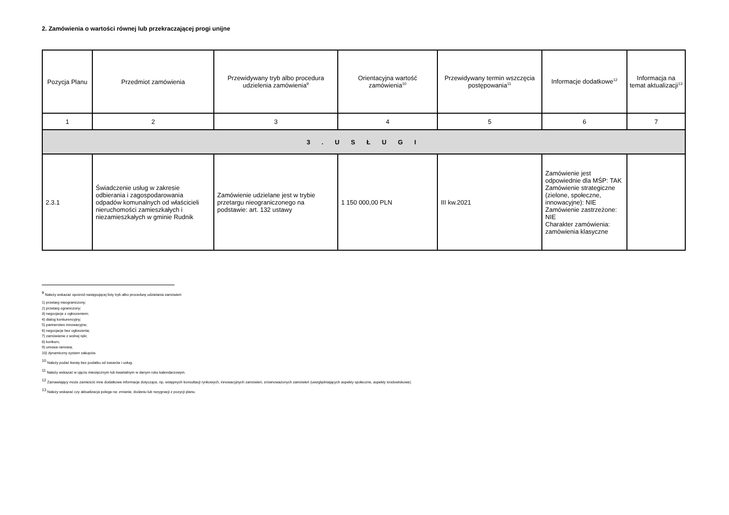2. Zamówienia o wartości równej lub przekraczającej progi unijne
| Pozycja Planu | Przedmiot zamówienia | Przewidywany tryb albo procedura udzielenia zamówienia<sup>9</sup> | Orientacyjna wartość zamówienia<sup>10</sup> | Przewidywany termin wszczęcia postępowania<sup>11</sup> | Informacje dodatkowe<sup>12</sup> | Informacja na temat aktualizacji<sup>13</sup> |
| --- | --- | --- | --- | --- | --- | --- |
| 1 | 2 | 3 | 4 | 5 | 6 | 7 |
| 3 . U S Ł U G I | | | | | | |
| 2.3.1 | Świadczenie usług w zakresie odbierania i zagospodarowania odpadów komunalnych od właścicieli nieruchomości zamieszkałych i niezamieszkałych w gminie Rudnik | Zamówienie udzielane jest w trybie przetargu nieograniczonego na podstawie: art. 132 ustawy | 1 150 000,00 PLN | III kw.2021 | Zamówienie jest odpowiednie dla MŚP: TAK Zamówienie strategiczne (zielone, społeczne, innowacyjne): NIE Zamówienie zastrzeżone: NIE Charakter zamówienia: zamówienia klasyczne | |
<sup>9</sup> Należy wskazać spośród następującej listy tryb albo procedurę udzielania zamówień:
1) przetarg nieograniczony;
2) przetarg ograniczony;
3) negocjacje z ogłoszeniem;
4) dialog konkurencyjny;
5) partnerstwo innowacyjne;
6) negocjacje bez ogłoszenia;
7) zamówienie z wolnej ręki;
8) konkurs;
9) umowa ramowa;
10) dynamiczny system zakupów.
<sup>10</sup> Należy podać kwotę bez podatku od towarów i usług.
<sup>11</sup> Należy wskazać w ujęciu miesięcznym lub kwartalnym w danym roku kalendarzowym.
<sup>12</sup> Zamawiający może zamieścić inne dodatkowe informacje dotyczące, np. wstępnych konsultacji rynkowych, innowacyjnych zamówień, zrównoważonych zamówień (uwzględniających aspekty społeczne, aspekty środowiskowe).
<sup>13</sup> Należy wskazać czy aktualizacja polega na: zmianie, dodaniu lub rezygnacji z pozycji planu.